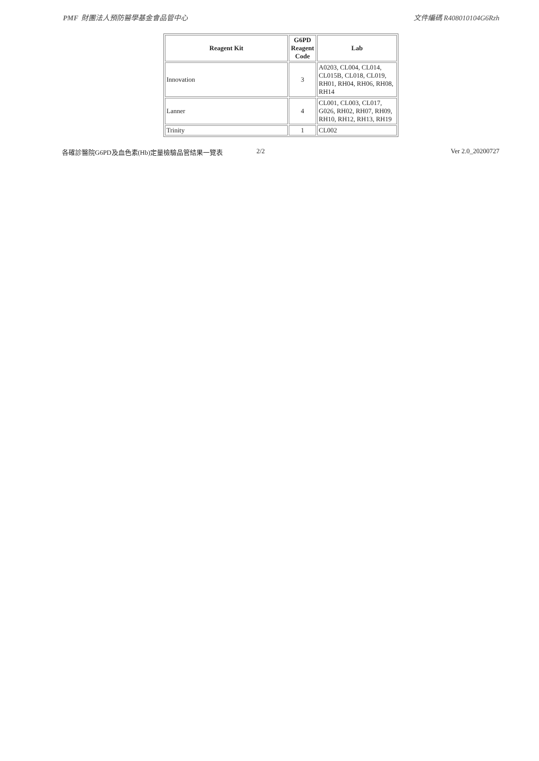PMF 財團法人預防醫學基金會品管中心 文件編碼 R408010104G6Rzh
| Reagent Kit | G6PD Reagent Code | Lab |
| --- | --- | --- |
| Innovation | 3 | A0203, CL004, CL014, CL015B, CL018, CL019, RH01, RH04, RH06, RH08, RH14 |
| Lanner | 4 | CL001, CL003, CL017, G026, RH02, RH07, RH09, RH10, RH12, RH13, RH19 |
| Trinity | 1 | CL002 |
各確診醫院G6PD及血色素(Hb)定量檢驗品管結果一覽表 2/2 Ver 2.0_20200727